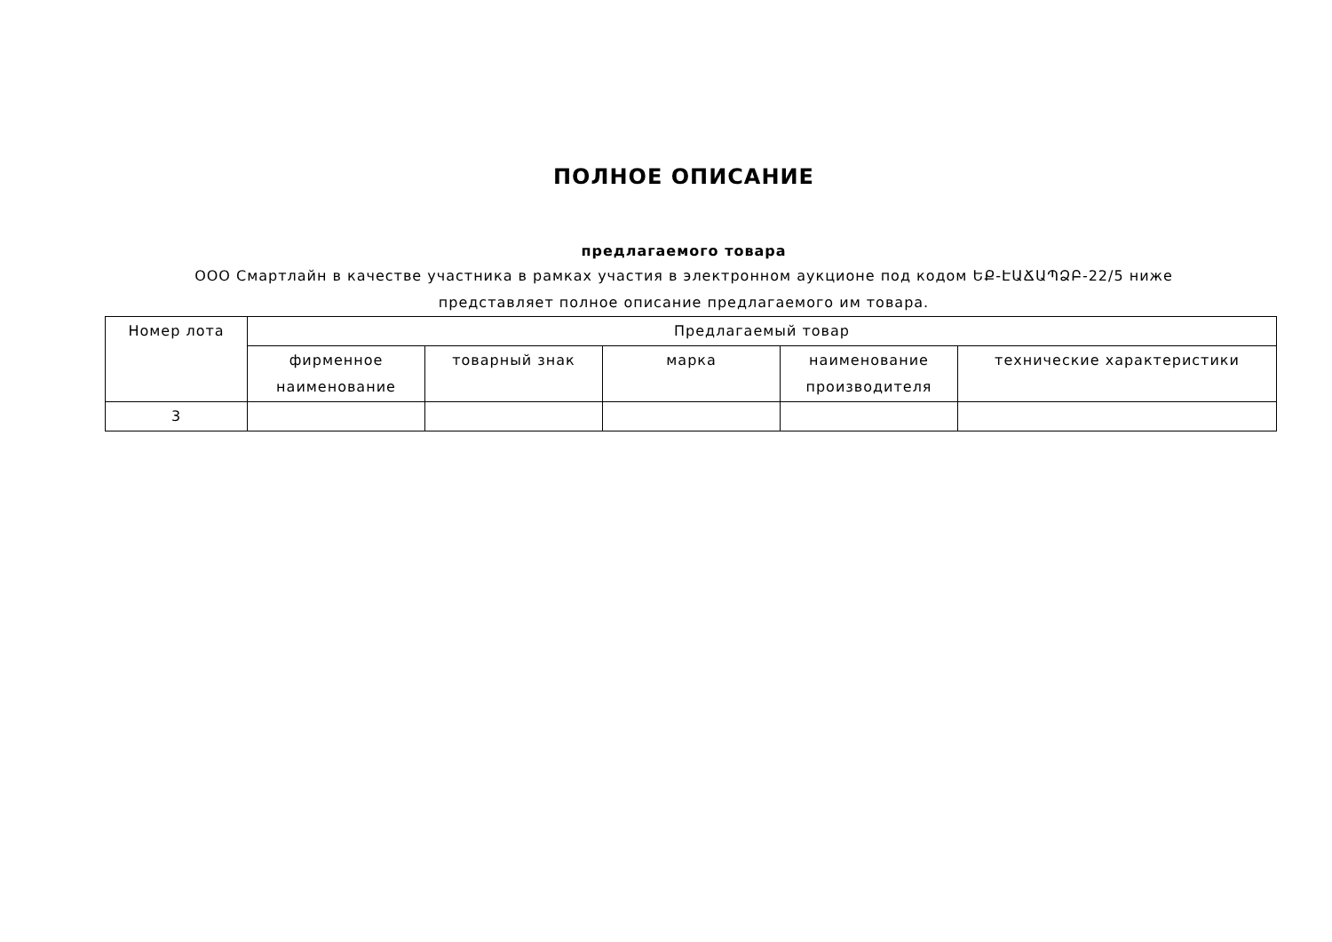ПОЛНОЕ ОПИСАНИЕ
предлагаемого товара
ООО Смартлайн в качестве участника в рамках участия в электронном аукционе под кодом ԵՔ-ԷԱՃԱՊՁԲ-22/5 ниже представляет полное описание предлагаемого им товара.
| Номер лота | Предлагаемый товар | | | | |
| --- | --- | --- | --- | --- | --- |
| | фирменное наименование | товарный знак | марка | наименование производителя | технические характеристики |
| 3 | | | | | |